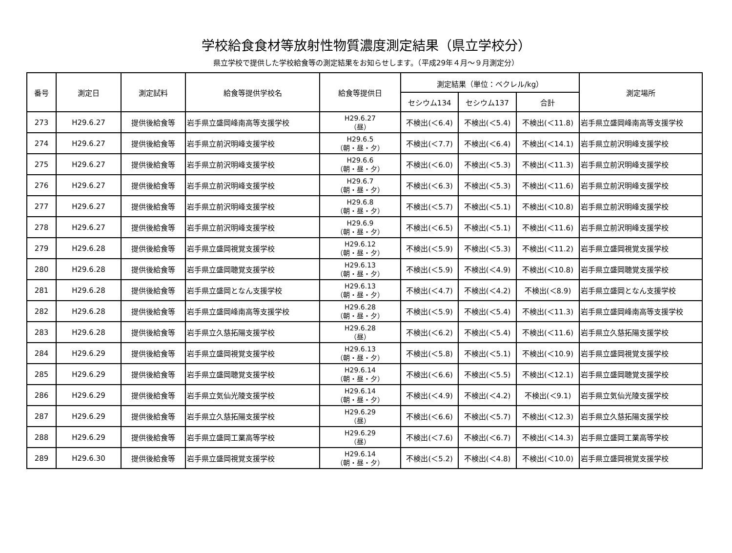学校給食食材等放射性物質濃度測定結果（県立学校分）
県立学校で提供した学校給食等の測定結果をお知らせします。（平成29年４月～９月測定分）
| 番号 | 測定日 | 測定試料 | 給食等提供学校名 | 給食等提供日 | 測定結果（単位：ベクレル/kg） | | | 測定場所 |
| --- | --- | --- | --- | --- | --- | --- | --- | --- |
| | | | | | セシウム134 | セシウム137 | 合計 | |
| 273 | H29.6.27 | 提供後給食等 | 岩手県立盛岡峰南高等支援学校 | H29.6.27 （昼） | 不検出(＜6.4) | 不検出(＜5.4) | 不検出(＜11.8) | 岩手県立盛岡峰南高等支援学校 |
| 274 | H29.6.27 | 提供後給食等 | 岩手県立前沢明峰支援学校 | H29.6.5 （朝・昼・夕） | 不検出(＜7.7) | 不検出(＜6.4) | 不検出(＜14.1) | 岩手県立前沢明峰支援学校 |
| 275 | H29.6.27 | 提供後給食等 | 岩手県立前沢明峰支援学校 | H29.6.6 （朝・昼・夕） | 不検出(＜6.0) | 不検出(＜5.3) | 不検出(＜11.3) | 岩手県立前沢明峰支援学校 |
| 276 | H29.6.27 | 提供後給食等 | 岩手県立前沢明峰支援学校 | H29.6.7 （朝・昼・夕） | 不検出(＜6.3) | 不検出(＜5.3) | 不検出(＜11.6) | 岩手県立前沢明峰支援学校 |
| 277 | H29.6.27 | 提供後給食等 | 岩手県立前沢明峰支援学校 | H29.6.8 （朝・昼・夕） | 不検出(＜5.7) | 不検出(＜5.1) | 不検出(＜10.8) | 岩手県立前沢明峰支援学校 |
| 278 | H29.6.27 | 提供後給食等 | 岩手県立前沢明峰支援学校 | H29.6.9 （朝・昼・夕） | 不検出(＜6.5) | 不検出(＜5.1) | 不検出(＜11.6) | 岩手県立前沢明峰支援学校 |
| 279 | H29.6.28 | 提供後給食等 | 岩手県立盛岡視覚支援学校 | H29.6.12 （朝・昼・夕） | 不検出(＜5.9) | 不検出(＜5.3) | 不検出(＜11.2) | 岩手県立盛岡視覚支援学校 |
| 280 | H29.6.28 | 提供後給食等 | 岩手県立盛岡聴覚支援学校 | H29.6.13 （朝・昼・夕） | 不検出(＜5.9) | 不検出(＜4.9) | 不検出(＜10.8) | 岩手県立盛岡聴覚支援学校 |
| 281 | H29.6.28 | 提供後給食等 | 岩手県立盛岡となん支援学校 | H29.6.13 （朝・昼・夕） | 不検出(＜4.7) | 不検出(＜4.2) | 不検出(＜8.9) | 岩手県立盛岡となん支援学校 |
| 282 | H29.6.28 | 提供後給食等 | 岩手県立盛岡峰南高等支援学校 | H29.6.28 （朝・昼・夕） | 不検出(＜5.9) | 不検出(＜5.4) | 不検出(＜11.3) | 岩手県立盛岡峰南高等支援学校 |
| 283 | H29.6.28 | 提供後給食等 | 岩手県立久慈拓陽支援学校 | H29.6.28 （昼） | 不検出(＜6.2) | 不検出(＜5.4) | 不検出(＜11.6) | 岩手県立久慈拓陽支援学校 |
| 284 | H29.6.29 | 提供後給食等 | 岩手県立盛岡視覚支援学校 | H29.6.13 （朝・昼・夕） | 不検出(＜5.8) | 不検出(＜5.1) | 不検出(＜10.9) | 岩手県立盛岡視覚支援学校 |
| 285 | H29.6.29 | 提供後給食等 | 岩手県立盛岡聴覚支援学校 | H29.6.14 （朝・昼・夕） | 不検出(＜6.6) | 不検出(＜5.5) | 不検出(＜12.1) | 岩手県立盛岡聴覚支援学校 |
| 286 | H29.6.29 | 提供後給食等 | 岩手県立気仙光陵支援学校 | H29.6.14 （朝・昼・夕） | 不検出(＜4.9) | 不検出(＜4.2) | 不検出(＜9.1) | 岩手県立気仙光陵支援学校 |
| 287 | H29.6.29 | 提供後給食等 | 岩手県立久慈拓陽支援学校 | H29.6.29 （昼） | 不検出(＜6.6) | 不検出(＜5.7) | 不検出(＜12.3) | 岩手県立久慈拓陽支援学校 |
| 288 | H29.6.29 | 提供後給食等 | 岩手県立盛岡工業高等学校 | H29.6.29 （昼） | 不検出(＜7.6) | 不検出(＜6.7) | 不検出(＜14.3) | 岩手県立盛岡工業高等学校 |
| 289 | H29.6.30 | 提供後給食等 | 岩手県立盛岡視覚支援学校 | H29.6.14 （朝・昼・夕） | 不検出(＜5.2) | 不検出(＜4.8) | 不検出(＜10.0) | 岩手県立盛岡視覚支援学校 |